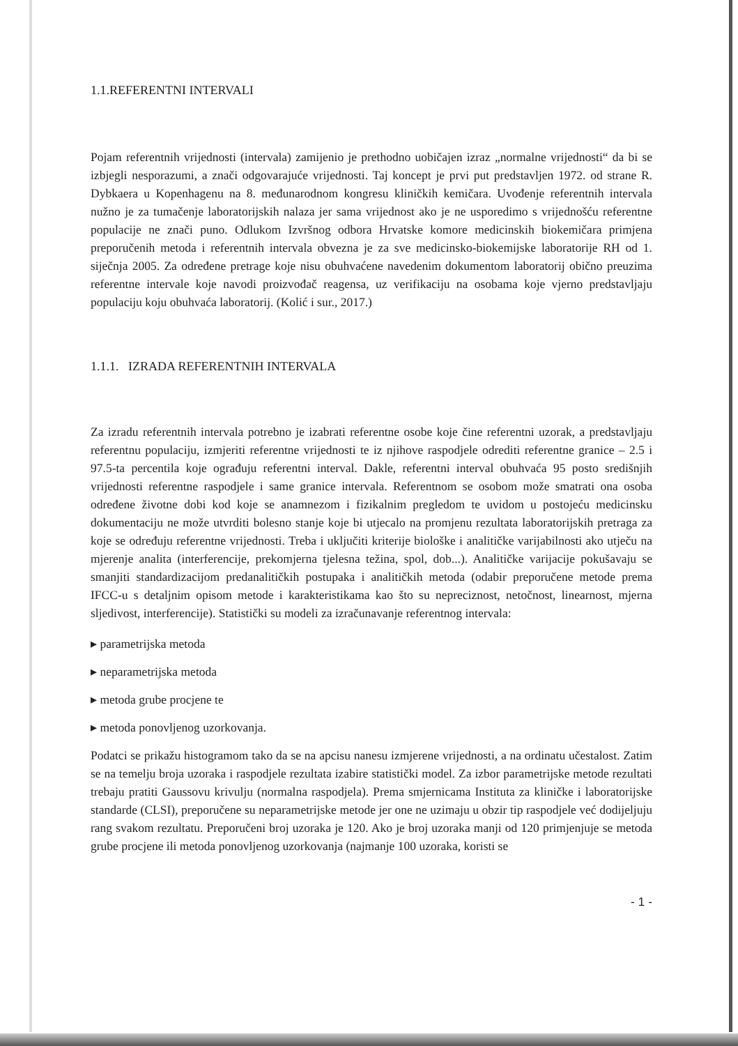1.1.REFERENTNI INTERVALI
Pojam referentnih vrijednosti (intervala) zamijenio je prethodno uobičajen izraz „normalne vrijednosti“ da bi se izbjegli nesporazumi, a znači odgovarajuće vrijednosti. Taj koncept je prvi put predstavljen 1972. od strane R. Dybkaera u Kopenhagenu na 8. međunarodnom kongresu kliničkih kemičara. Uvođenje referentnih intervala nužno je za tumačenje laboratorijskih nalaza jer sama vrijednost ako je ne usporedimo s vrijednošću referentne populacije ne znači puno. Odlukom Izvršnog odbora Hrvatske komore medicinskih biokemičara primjena preporučenih metoda i referentnih intervala obvezna je za sve medicinsko-biokemijske laboratorije RH od 1. siječnja 2005. Za određene pretrage koje nisu obuhvaćene navedenim dokumentom laboratorij obično preuzima referentne intervale koje navodi proizvođač reagensa, uz verifikaciju na osobama koje vjerno predstavljaju populaciju koju obuhvaća laboratorij. (Kolić i sur., 2017.)
1.1.1. IZRADA REFERENTNIH INTERVALA
Za izradu referentnih intervala potrebno je izabrati referentne osobe koje čine referentni uzorak, a predstavljaju referentnu populaciju, izmjeriti referentne vrijednosti te iz njihove raspodjele odrediti referentne granice – 2.5 i 97.5-ta percentila koje ograđuju referentni interval. Dakle, referentni interval obuhvaća 95 posto središnjih vrijednosti referentne raspodjele i same granice intervala. Referentnom se osobom može smatrati ona osoba određene životne dobi kod koje se anamnezom i fizikalnim pregledom te uvidom u postojeću medicinsku dokumentaciju ne može utvrditi bolesno stanje koje bi utjecalo na promjenu rezultata laboratorijskih pretraga za koje se određuju referentne vrijednosti. Treba i uključiti kriterije biološke i analitičke varijabilnosti ako utječu na mjerenje analita (interferencije, prekomjerna tjelesna težina, spol, dob...). Analitičke varijacije pokušavaju se smanjiti standardizacijom predanalitičkih postupaka i analitičkih metoda (odabir preporučene metode prema IFCC-u s detaljnim opisom metode i karakteristikama kao što su nepreciznost, netočnost, linearnost, mjerna sljedivost, interferencije). Statistički su modeli za izračunavanje referentnog intervala:
▸ parametrijska metoda
▸ neparametrijska metoda
▸ metoda grube procjene te
▸ metoda ponovljenog uzorkovanja.
Podatci se prikažu histogramom tako da se na apcisu nanesu izmjerene vrijednosti, a na ordinatu učestalost. Zatim se na temelju broja uzoraka i raspodjele rezultata izabire statistički model. Za izbor parametrijske metode rezultati trebaju pratiti Gaussovu krivulju (normalna raspodjela). Prema smjernicama Instituta za kliničke i laboratorijske standarde (CLSI), preporučene su neparametrijske metode jer one ne uzimaju u obzir tip raspodjele već dodijeljuju rang svakom rezultatu. Preporučeni broj uzoraka je 120. Ako je broj uzoraka manji od 120 primjenjuje se metoda grube procjene ili metoda ponovljenog uzorkovanja (najmanje 100 uzoraka, koristi se
- 1 -